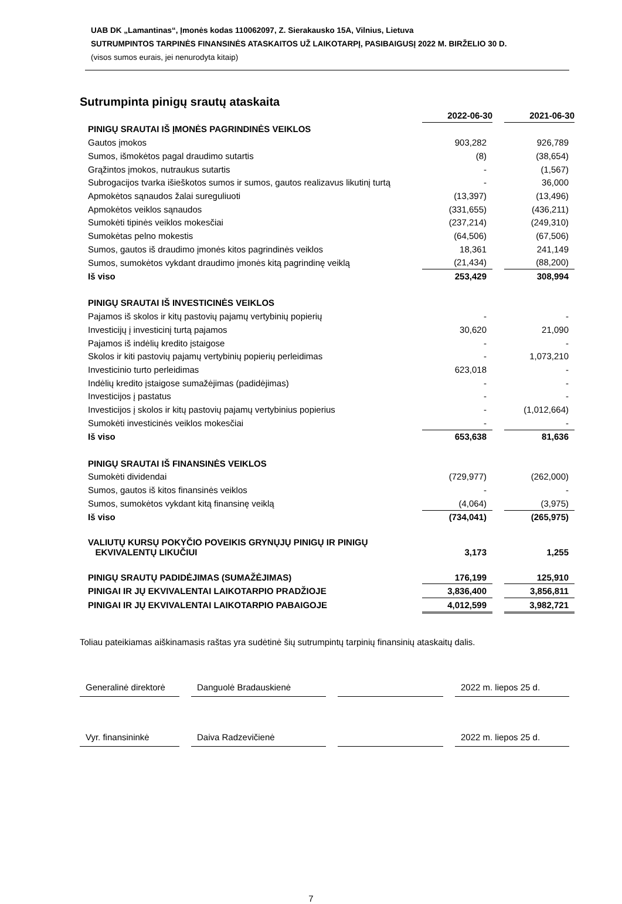UAB DK „Lamantinas“, Įmonės kodas 110062097, Z. Sierakausko 15A, Vilnius, Lietuva
SUTRUMPINTOS TARPINĖS FINANSINĖS ATASKAITOS UŽ LAIKOTARPĮ, PASIBAIGUSĮ 2022 M. BIRŽELIO 30 D.
(visos sumos eurais, jei nenurodyta kitaip)
Sutrumpinta pinigų srautų ataskaita
| | 2022-06-30 | | 2021-06-30 |
| --- | --- | --- | --- |
| PINIGŲ SRAUTAI IŠ ĮMONĖS PAGRINDINĖS VEIKLOS | | | |
| Gautos įmokos | 903,282 | | 926,789 |
| Sumos, išmokėtos pagal draudimo sutartis | (8) | | (38,654) |
| Grąžintos įmokos, nutraukus sutartis | - | | (1,567) |
| Subrogacijos tvarka išieškotos sumos ir sumos, gautos realizavus likutinį turtą | - | | 36,000 |
| Apmokėtos sąnaudos žalai sureguliuoti | (13,397) | | (13,496) |
| Apmokėtos veiklos sąnaudos | (331,655) | | (436,211) |
| Sumokėti tipinės veiklos mokesčiai | (237,214) | | (249,310) |
| Sumokėtas pelno mokestis | (64,506) | | (67,506) |
| Sumos, gautos iš draudimo įmonės kitos pagrindinės veiklos | 18,361 | | 241,149 |
| Sumos, sumokėtos vykdant draudimo įmonės kitą pagrindinę veiklą | (21,434) | | (88,200) |
| Iš viso | 253,429 | | 308,994 |
| PINIGŲ SRAUTAI IŠ INVESTICINĖS VEIKLOS | | | |
| Pajamos iš skolos ir kitų pastovių pajamų vertybinių popierių | - | | - |
| Investicijų į investicinį turtą pajamos | 30,620 | | 21,090 |
| Pajamos iš indėlių kredito įstaigose | - | | - |
| Skolos ir kiti pastovių pajamų vertybinių popierių perleidimas | - | | 1,073,210 |
| Investicinio turto perleidimas | 623,018 | | - |
| Indėlių kredito įstaigose sumažėjimas (padidėjimas) | - | | - |
| Investicijos į pastatus | - | | - |
| Investicijos į skolos ir kitų pastovių pajamų vertybinius popierius | - | | (1,012,664) |
| Sumokėti investicinės veiklos mokesčiai | - | | - |
| Iš viso | 653,638 | | 81,636 |
| PINIGŲ SRAUTAI IŠ FINANSINĖS VEIKLOS | | | |
| Sumokėti dividendai | (729,977) | | (262,000) |
| Sumos, gautos iš kitos finansinės veiklos | - | | - |
| Sumos, sumokėtos vykdant kitą finansinę veiklą | (4,064) | | (3,975) |
| Iš viso | (734,041) | | (265,975) |
| VALIUTŲ KURSŲ POKYČIO POVEIKIS GRYNŲJŲ PINIGŲ IR PINIGŲ EKVIVALENTŲ LIKUČIUI | 3,173 | | 1,255 |
| PINIGŲ SRAUTŲ PADIDĖJIMAS (SUMAŽĖJIMAS) | 176,199 | | 125,910 |
| PINIGAI IR JŲ EKVIVALENTAI LAIKOTARPIO PRADŽIOJE | 3,836,400 | | 3,856,811 |
| PINIGAI IR JŲ EKVIVALENTAI LAIKOTARPIO PABAIGOJE | 4,012,599 | | 3,982,721 |
Toliau pateikiamas aiškinamasis raštas yra sudėtinė šių sutrumpintų tarpinių finansinių ataskaitų dalis.
Generalinė direktorė
Danguolė Bradauskienė 2022 m. liepos 25 d.
Vyr. finansininkė
Daiva Radzevičienė 2022 m. liepos 25 d.
7